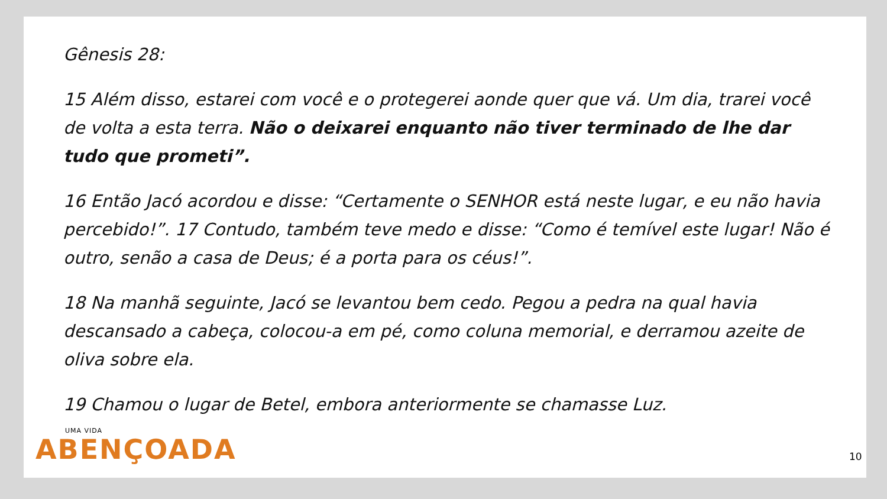Gênesis 28:
15 Além disso, estarei com você e o protegerei aonde quer que vá. Um dia, trarei você de volta a esta terra. Não o deixarei enquanto não tiver terminado de lhe dar tudo que prometi”.
16 Então Jacó acordou e disse: “Certamente o SENHOR está neste lugar, e eu não havia percebido!”. 17 Contudo, também teve medo e disse: “Como é temível este lugar! Não é outro, senão a casa de Deus; é a porta para os céus!”.
18 Na manhã seguinte, Jacó se levantou bem cedo. Pegou a pedra na qual havia descansado a cabeça, colocou-a em pé, como coluna memorial, e derramou azeite de oliva sobre ela.
19 Chamou o lugar de Betel, embora anteriormente se chamasse Luz.
UMA VIDA
ABENÇOADA
10